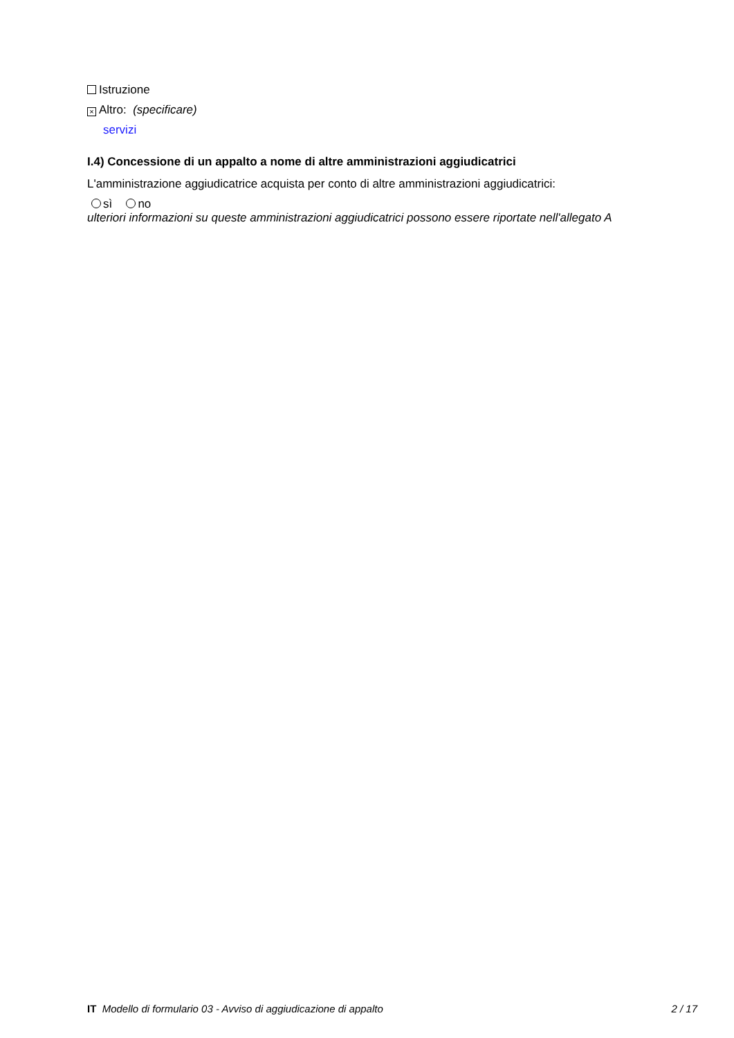Istruzione
× Altro: (specificare)
servizi
I.4) Concessione di un appalto a nome di altre amministrazioni aggiudicatrici
L'amministrazione aggiudicatrice acquista per conto di altre amministrazioni aggiudicatrici:
sì no
ulteriori informazioni su queste amministrazioni aggiudicatrici possono essere riportate nell'allegato A
IT Modello di formulario 03 - Avviso di aggiudicazione di appalto 2 / 17